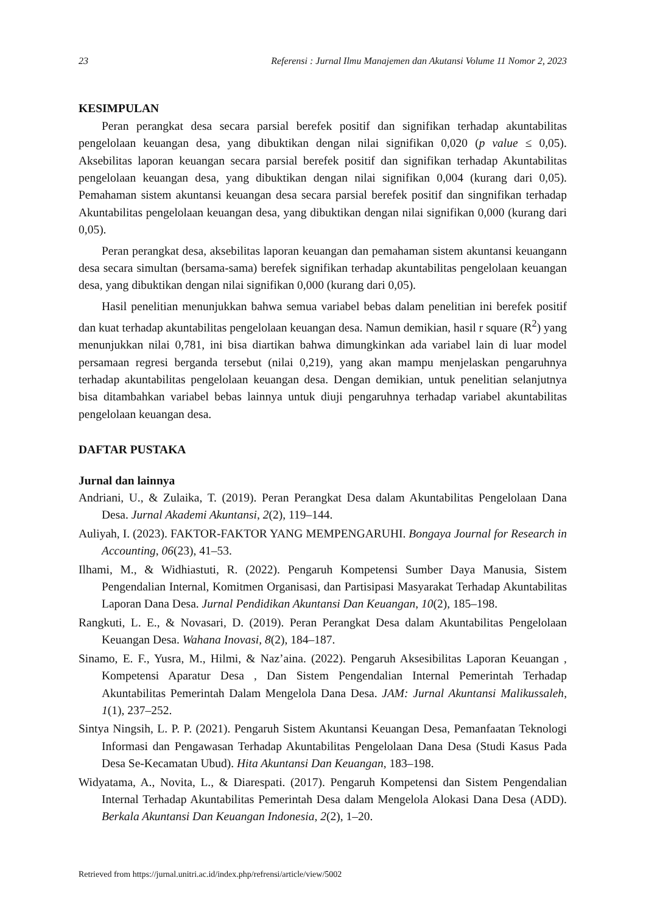23 Referensi : Jurnal Ilmu Manajemen dan Akutansi Volume 11 Nomor 2, 2023
KESIMPULAN
Peran perangkat desa secara parsial berefek positif dan signifikan terhadap akuntabilitas pengelolaan keuangan desa, yang dibuktikan dengan nilai signifikan 0,020 (p value ≤ 0,05). Aksebilitas laporan keuangan secara parsial berefek positif dan signifikan terhadap Akuntabilitas pengelolaan keuangan desa, yang dibuktikan dengan nilai signifikan 0,004 (kurang dari 0,05). Pemahaman sistem akuntansi keuangan desa secara parsial berefek positif dan singnifikan terhadap Akuntabilitas pengelolaan keuangan desa, yang dibuktikan dengan nilai signifikan 0,000 (kurang dari 0,05).
Peran perangkat desa, aksebilitas laporan keuangan dan pemahaman sistem akuntansi keuangann desa secara simultan (bersama-sama) berefek signifikan terhadap akuntabilitas pengelolaan keuangan desa, yang dibuktikan dengan nilai signifikan 0,000 (kurang dari 0,05).
Hasil penelitian menunjukkan bahwa semua variabel bebas dalam penelitian ini berefek positif dan kuat terhadap akuntabilitas pengelolaan keuangan desa. Namun demikian, hasil r square (R<sup>2</sup>) yang menunjukkan nilai 0,781, ini bisa diartikan bahwa dimungkinkan ada variabel lain di luar model persamaan regresi berganda tersebut (nilai 0,219), yang akan mampu menjelaskan pengaruhnya terhadap akuntabilitas pengelolaan keuangan desa. Dengan demikian, untuk penelitian selanjutnya bisa ditambahkan variabel bebas lainnya untuk diuji pengaruhnya terhadap variabel akuntabilitas pengelolaan keuangan desa.
DAFTAR PUSTAKA
Jurnal dan lainnya
Andriani, U., & Zulaika, T. (2019). Peran Perangkat Desa dalam Akuntabilitas Pengelolaan Dana Desa. Jurnal Akademi Akuntansi, 2(2), 119–144.
Auliyah, I. (2023). FAKTOR-FAKTOR YANG MEMPENGARUHI. Bongaya Journal for Research in Accounting, 06(23), 41–53.
Ilhami, M., & Widhiastuti, R. (2022). Pengaruh Kompetensi Sumber Daya Manusia, Sistem Pengendalian Internal, Komitmen Organisasi, dan Partisipasi Masyarakat Terhadap Akuntabilitas Laporan Dana Desa. Jurnal Pendidikan Akuntansi Dan Keuangan, 10(2), 185–198.
Rangkuti, L. E., & Novasari, D. (2019). Peran Perangkat Desa dalam Akuntabilitas Pengelolaan Keuangan Desa. Wahana Inovasi, 8(2), 184–187.
Sinamo, E. F., Yusra, M., Hilmi, & Naz’aina. (2022). Pengaruh Aksesibilitas Laporan Keuangan , Kompetensi Aparatur Desa , Dan Sistem Pengendalian Internal Pemerintah Terhadap Akuntabilitas Pemerintah Dalam Mengelola Dana Desa. JAM: Jurnal Akuntansi Malikussaleh, 1(1), 237–252.
Sintya Ningsih, L. P. P. (2021). Pengaruh Sistem Akuntansi Keuangan Desa, Pemanfaatan Teknologi Informasi dan Pengawasan Terhadap Akuntabilitas Pengelolaan Dana Desa (Studi Kasus Pada Desa Se-Kecamatan Ubud). Hita Akuntansi Dan Keuangan, 183–198.
Widyatama, A., Novita, L., & Diarespati. (2017). Pengaruh Kompetensi dan Sistem Pengendalian Internal Terhadap Akuntabilitas Pemerintah Desa dalam Mengelola Alokasi Dana Desa (ADD). Berkala Akuntansi Dan Keuangan Indonesia, 2(2), 1–20.
Retrieved from https://jurnal.unitri.ac.id/index.php/refrensi/article/view/5002